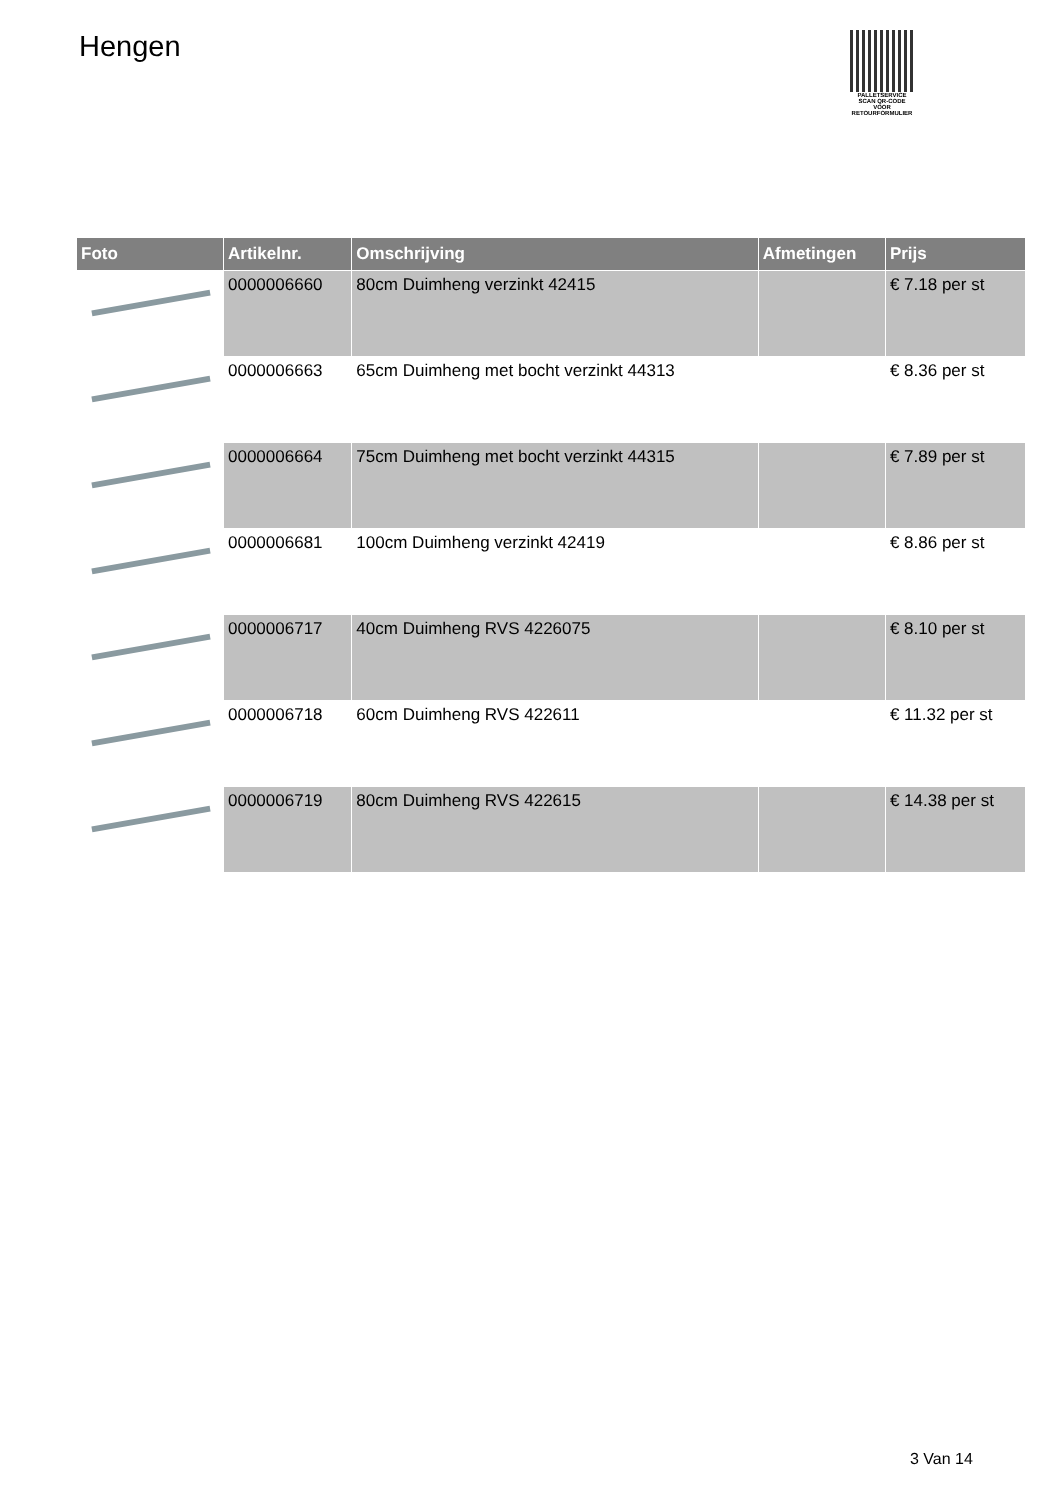Hengen
PALLETSERVICE
SCAN QR-CODE VOOR RETOURFORMULIER
| Foto | Artikelnr. | Omschrijving | Afmetingen | Prijs |
| --- | --- | --- | --- | --- |
| | 0000006660 | 80cm Duimheng verzinkt 42415 | | € 7.18 per st |
| | 0000006663 | 65cm Duimheng met bocht verzinkt 44313 | | € 8.36 per st |
| | 0000006664 | 75cm Duimheng met bocht verzinkt 44315 | | € 7.89 per st |
| | 0000006681 | 100cm Duimheng verzinkt 42419 | | € 8.86 per st |
| | 0000006717 | 40cm Duimheng RVS 4226075 | | € 8.10 per st |
| | 0000006718 | 60cm Duimheng RVS 422611 | | € 11.32 per st |
| | 0000006719 | 80cm Duimheng RVS 422615 | | € 14.38 per st |
3 Van 14